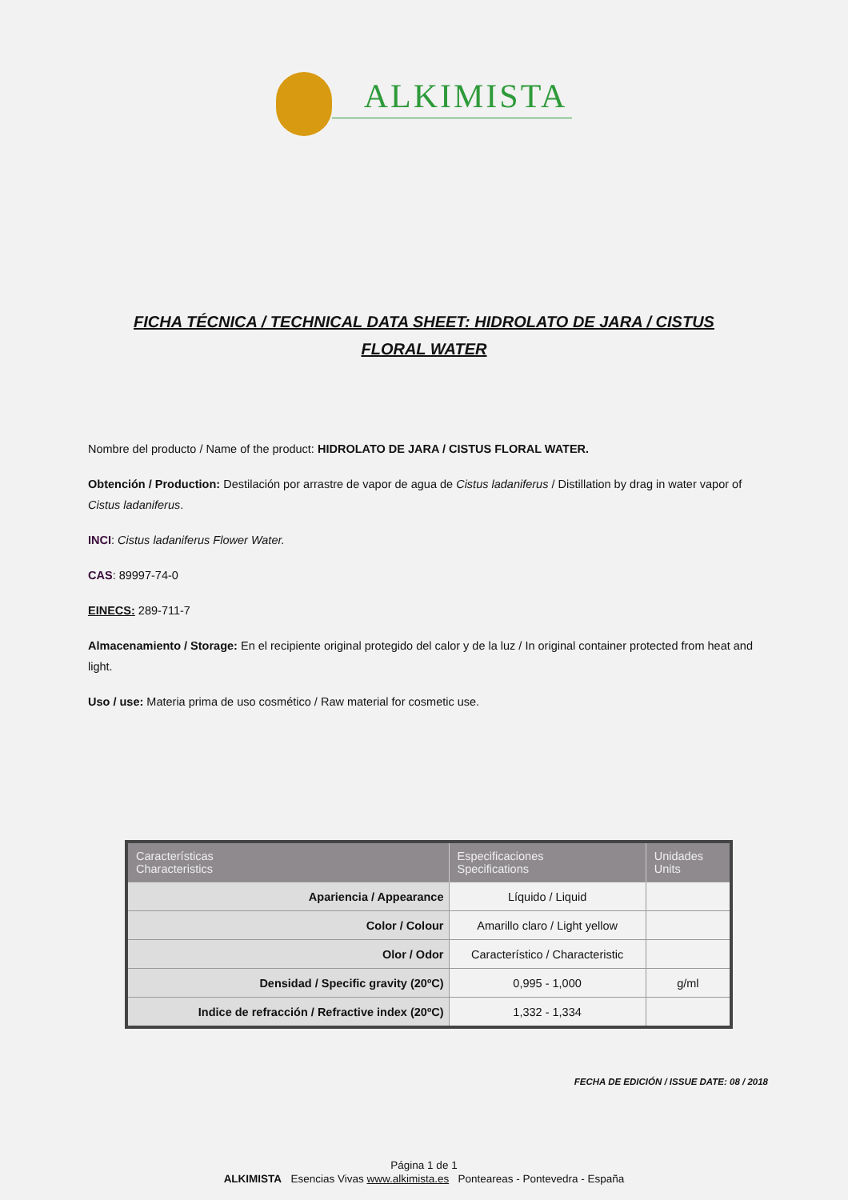ALKIMISTA
FICHA TÉCNICA / TECHNICAL DATA SHEET: HIDROLATO DE JARA / CISTUS FLORAL WATER
Nombre del producto / Name of the product: HIDROLATO DE JARA / CISTUS FLORAL WATER.
Obtención / Production: Destilación por arrastre de vapor de agua de Cistus ladaniferus / Distillation by drag in water vapor of Cistus ladaniferus.
INCI: Cistus ladaniferus Flower Water.
CAS: 89997-74-0
EINECS: 289-711-7
Almacenamiento / Storage: En el recipiente original protegido del calor y de la luz / In original container protected from heat and light.
Uso / use: Materia prima de uso cosmético / Raw material for cosmetic use.
| Características Characteristics | Especificaciones Specifications | Unidades Units |
| --- | --- | --- |
| Apariencia / Appearance | Líquido / Liquid | |
| Color / Colour | Amarillo claro / Light yellow | |
| Olor / Odor | Característico / Characteristic | |
| Densidad / Specific gravity (20ºC) | 0,995 - 1,000 | g/ml |
| Indice de refracción / Refractive index (20ºC) | 1,332 - 1,334 | |
FECHA DE EDICIÓN / ISSUE DATE: 08 / 2018
Página 1 de 1
ALKIMISTA Esencias Vivas www.alkimista.es Ponteareas - Pontevedra - España